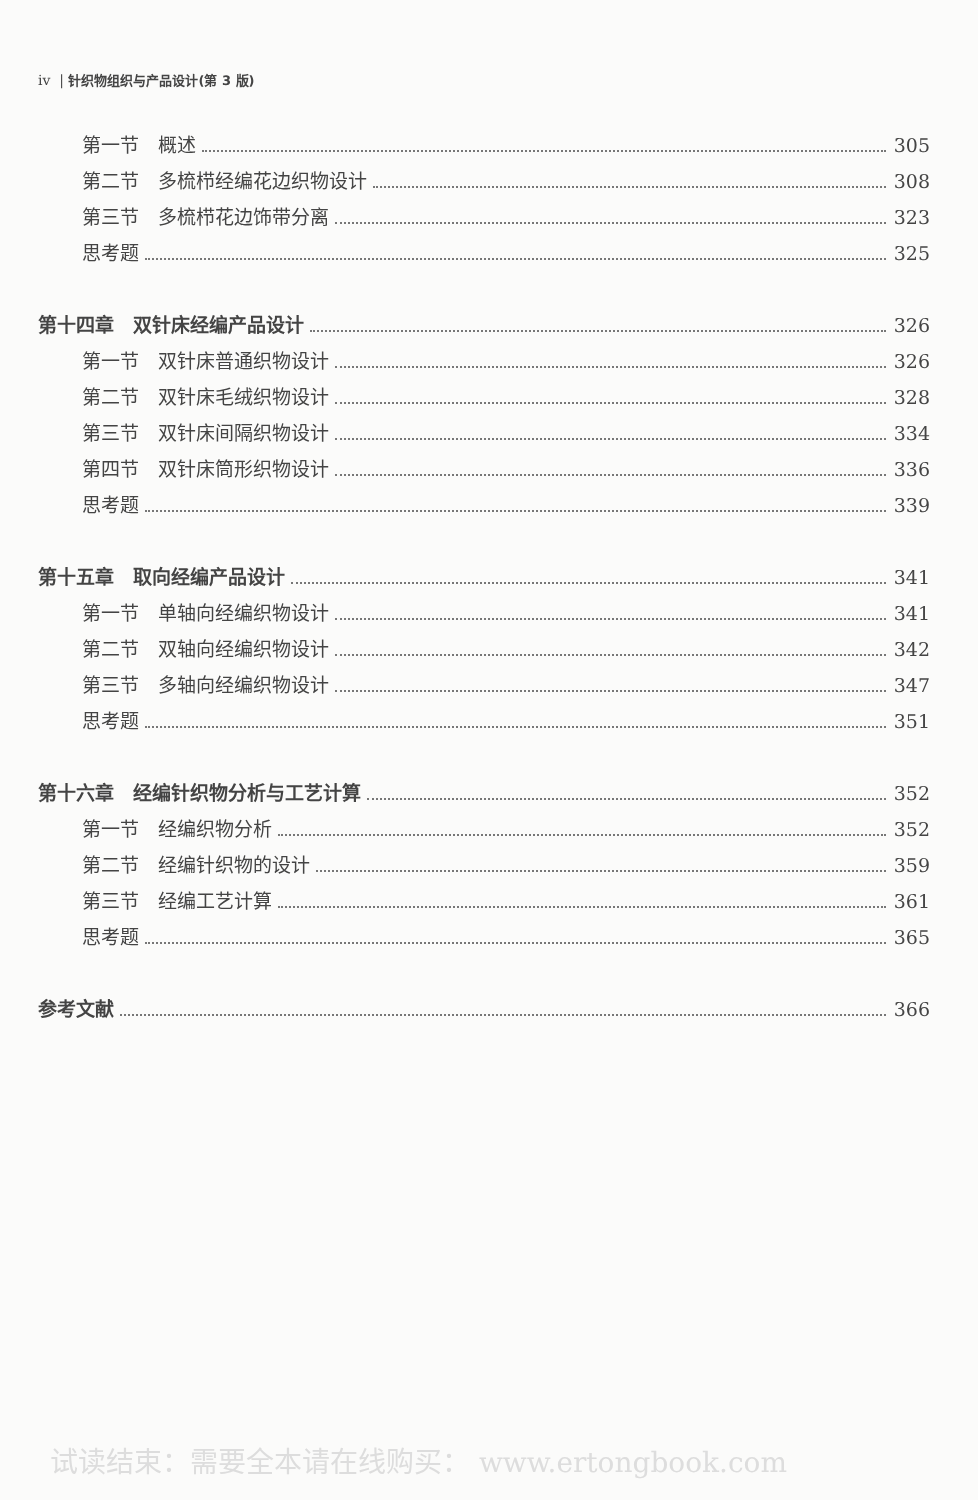iv | 针织物组织与产品设计(第 3 版)
第一节　概述 305
第二节　多梳栉经编花边织物设计 308
第三节　多梳栉花边饰带分离 323
思考题 325
第十四章　双针床经编产品设计 326
第一节　双针床普通织物设计 326
第二节　双针床毛绒织物设计 328
第三节　双针床间隔织物设计 334
第四节　双针床筒形织物设计 336
思考题 339
第十五章　取向经编产品设计 341
第一节　单轴向经编织物设计 341
第二节　双轴向经编织物设计 342
第三节　多轴向经编织物设计 347
思考题 351
第十六章　经编针织物分析与工艺计算 352
第一节　经编织物分析 352
第二节　经编针织物的设计 359
第三节　经编工艺计算 361
思考题 365
参考文献 366
试读结束：需要全本请在线购买： www.ertongbook.com